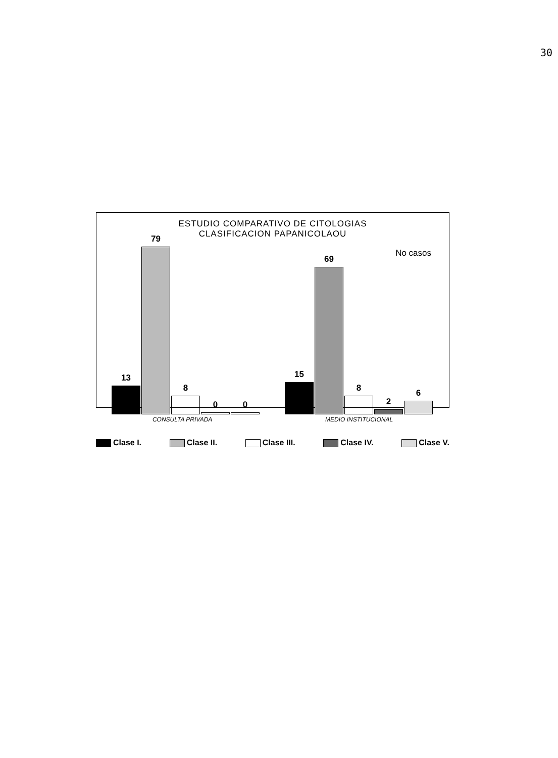30
ESTUDIO COMPARATIVO DE CITOLOGIAS
CLASIFICACION PAPANICOLAOU
No casos
13
79
8
0
0
15
69
8
2
6
CONSULTA PRIVADA MEDIO INSTITUCIONAL
Clase I. Clase II. Clase III. Clase IV. Clase V.